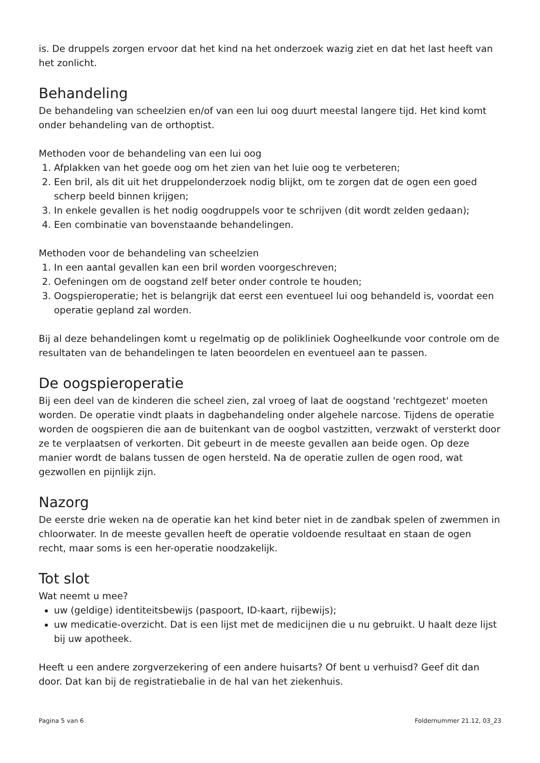is. De druppels zorgen ervoor dat het kind na het onderzoek wazig ziet en dat het last heeft van het zonlicht.
Behandeling
De behandeling van scheelzien en/of van een lui oog duurt meestal langere tijd. Het kind komt onder behandeling van de orthoptist.
Methoden voor de behandeling van een lui oog
1. Afplakken van het goede oog om het zien van het luie oog te verbeteren;
2. Een bril, als dit uit het druppelonderzoek nodig blijkt, om te zorgen dat de ogen een goed scherp beeld binnen krijgen;
3. In enkele gevallen is het nodig oogdruppels voor te schrijven (dit wordt zelden gedaan);
4. Een combinatie van bovenstaande behandelingen.
Methoden voor de behandeling van scheelzien
1. In een aantal gevallen kan een bril worden voorgeschreven;
2. Oefeningen om de oogstand zelf beter onder controle te houden;
3. Oogspieroperatie; het is belangrijk dat eerst een eventueel lui oog behandeld is, voordat een operatie gepland zal worden.
Bij al deze behandelingen komt u regelmatig op de polikliniek Oogheelkunde voor controle om de resultaten van de behandelingen te laten beoordelen en eventueel aan te passen.
De oogspieroperatie
Bij een deel van de kinderen die scheel zien, zal vroeg of laat de oogstand 'rechtgezet' moeten worden. De operatie vindt plaats in dagbehandeling onder algehele narcose. Tijdens de operatie worden de oogspieren die aan de buitenkant van de oogbol vastzitten, verzwakt of versterkt door ze te verplaatsen of verkorten. Dit gebeurt in de meeste gevallen aan beide ogen. Op deze manier wordt de balans tussen de ogen hersteld. Na de operatie zullen de ogen rood, wat gezwollen en pijnlijk zijn.
Nazorg
De eerste drie weken na de operatie kan het kind beter niet in de zandbak spelen of zwemmen in chloorwater. In de meeste gevallen heeft de operatie voldoende resultaat en staan de ogen recht, maar soms is een her-operatie noodzakelijk.
Tot slot
Wat neemt u mee?
uw (geldige) identiteitsbewijs (paspoort, ID-kaart, rijbewijs);
uw medicatie-overzicht. Dat is een lijst met de medicijnen die u nu gebruikt. U haalt deze lijst bij uw apotheek.
Heeft u een andere zorgverzekering of een andere huisarts? Of bent u verhuisd? Geef dit dan door. Dat kan bij de registratiebalie in de hal van het ziekenhuis.
Pagina 5 van 6 Foldernummer 21.12, 03_23